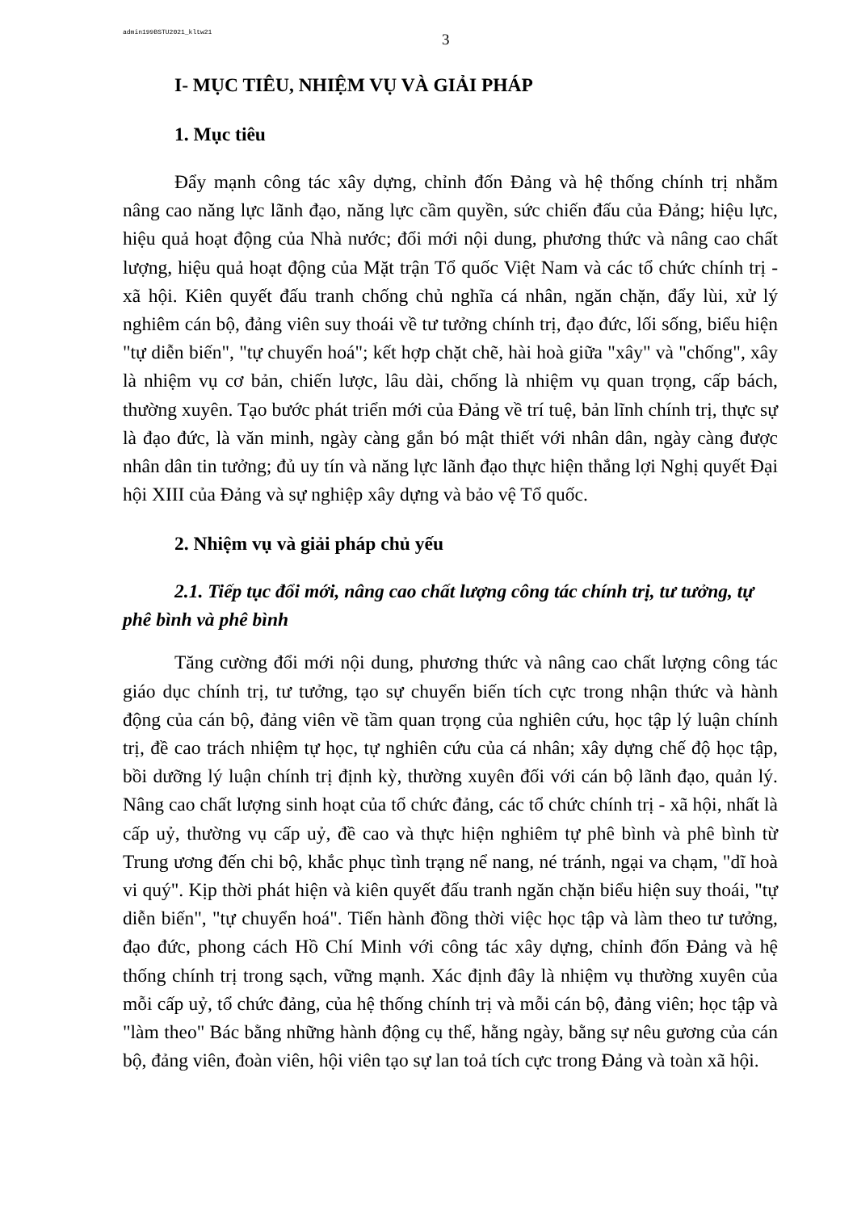admin199BSTU2021_kltw21
3
I- MỤC TIÊU, NHIỆM VỤ VÀ GIẢI PHÁP
1. Mục tiêu
Đẩy mạnh công tác xây dựng, chỉnh đốn Đảng và hệ thống chính trị nhằm nâng cao năng lực lãnh đạo, năng lực cầm quyền, sức chiến đấu của Đảng; hiệu lực, hiệu quả hoạt động của Nhà nước; đổi mới nội dung, phương thức và nâng cao chất lượng, hiệu quả hoạt động của Mặt trận Tổ quốc Việt Nam và các tổ chức chính trị - xã hội. Kiên quyết đấu tranh chống chủ nghĩa cá nhân, ngăn chặn, đẩy lùi, xử lý nghiêm cán bộ, đảng viên suy thoái về tư tưởng chính trị, đạo đức, lối sống, biểu hiện "tự diễn biến", "tự chuyển hoá"; kết hợp chặt chẽ, hài hoà giữa "xây" và "chống", xây là nhiệm vụ cơ bản, chiến lược, lâu dài, chống là nhiệm vụ quan trọng, cấp bách, thường xuyên. Tạo bước phát triển mới của Đảng về trí tuệ, bản lĩnh chính trị, thực sự là đạo đức, là văn minh, ngày càng gắn bó mật thiết với nhân dân, ngày càng được nhân dân tin tưởng; đủ uy tín và năng lực lãnh đạo thực hiện thắng lợi Nghị quyết Đại hội XIII của Đảng và sự nghiệp xây dựng và bảo vệ Tổ quốc.
2. Nhiệm vụ và giải pháp chủ yếu
2.1. Tiếp tục đổi mới, nâng cao chất lượng công tác chính trị, tư tưởng, tự phê bình và phê bình
Tăng cường đổi mới nội dung, phương thức và nâng cao chất lượng công tác giáo dục chính trị, tư tưởng, tạo sự chuyển biến tích cực trong nhận thức và hành động của cán bộ, đảng viên về tầm quan trọng của nghiên cứu, học tập lý luận chính trị, đề cao trách nhiệm tự học, tự nghiên cứu của cá nhân; xây dựng chế độ học tập, bồi dưỡng lý luận chính trị định kỳ, thường xuyên đối với cán bộ lãnh đạo, quản lý. Nâng cao chất lượng sinh hoạt của tổ chức đảng, các tổ chức chính trị - xã hội, nhất là cấp uỷ, thường vụ cấp uỷ, đề cao và thực hiện nghiêm tự phê bình và phê bình từ Trung ương đến chi bộ, khắc phục tình trạng nể nang, né tránh, ngại va chạm, "dĩ hoà vi quý". Kịp thời phát hiện và kiên quyết đấu tranh ngăn chặn biểu hiện suy thoái, "tự diễn biến", "tự chuyển hoá". Tiến hành đồng thời việc học tập và làm theo tư tưởng, đạo đức, phong cách Hồ Chí Minh với công tác xây dựng, chỉnh đốn Đảng và hệ thống chính trị trong sạch, vững mạnh. Xác định đây là nhiệm vụ thường xuyên của mỗi cấp uỷ, tổ chức đảng, của hệ thống chính trị và mỗi cán bộ, đảng viên; học tập và "làm theo" Bác bằng những hành động cụ thể, hằng ngày, bằng sự nêu gương của cán bộ, đảng viên, đoàn viên, hội viên tạo sự lan toả tích cực trong Đảng và toàn xã hội.